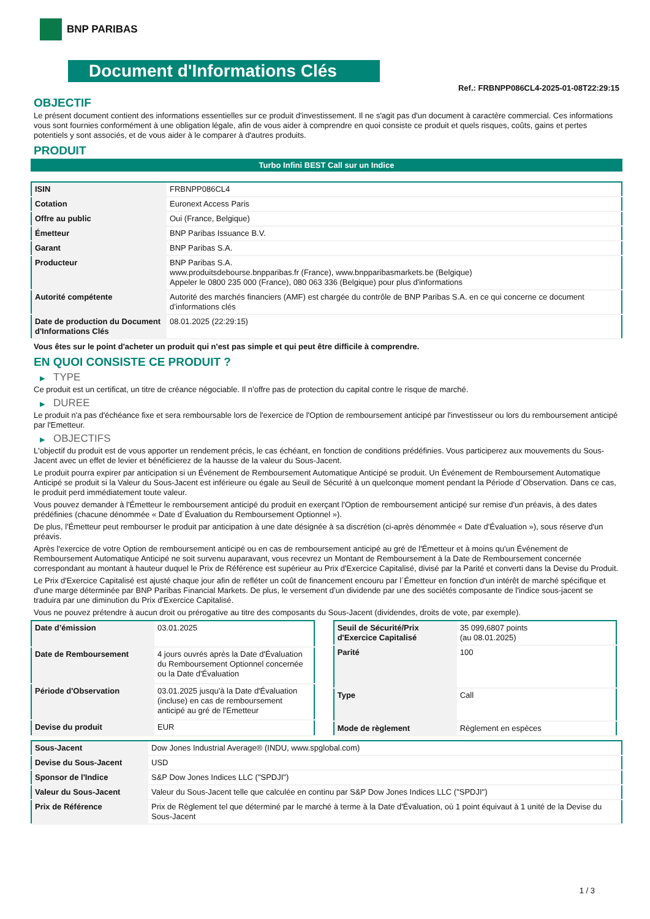BNP PARIBAS
Document d'Informations Clés
Ref.: FRBNPP086CL4-2025-01-08T22:29:15
OBJECTIF
Le présent document contient des informations essentielles sur ce produit d'investissement. Il ne s'agit pas d'un document à caractère commercial. Ces informations vous sont fournies conformément à une obligation légale, afin de vous aider à comprendre en quoi consiste ce produit et quels risques, coûts, gains et pertes potentiels y sont associés, et de vous aider à le comparer à d'autres produits.
PRODUIT
Turbo Infini BEST Call sur un Indice
| ISIN | FRBNPP086CL4 |
| Cotation | Euronext Access Paris |
| Offre au public | Oui (France, Belgique) |
| Émetteur | BNP Paribas Issuance B.V. |
| Garant | BNP Paribas S.A. |
| Producteur | BNP Paribas S.A. www.produitsdebourse.bnpparibas.fr (France), www.bnpparibasmarkets.be (Belgique) Appeler le 0800 235 000 (France), 080 063 336 (Belgique) pour plus d'informations |
| Autorité compétente | Autorité des marchés financiers (AMF) est chargée du contrôle de BNP Paribas S.A. en ce qui concerne ce document d’informations clés |
| Date de production du Document d'Informations Clés | 08.01.2025 (22:29:15) |
Vous êtes sur le point d'acheter un produit qui n'est pas simple et qui peut être difficile à comprendre.
EN QUOI CONSISTE CE PRODUIT ?
▶ TYPE
Ce produit est un certificat, un titre de créance négociable. Il n’offre pas de protection du capital contre le risque de marché.
▶ DUREE
Le produit n'a pas d'échéance fixe et sera remboursable lors de l'exercice de l'Option de remboursement anticipé par l'investisseur ou lors du remboursement anticipé par l'Emetteur.
▶ OBJECTIFS
L'objectif du produit est de vous apporter un rendement précis, le cas échéant, en fonction de conditions prédéfinies. Vous participerez aux mouvements du Sous-Jacent avec un effet de levier et bénéficierez de la hausse de la valeur du Sous-Jacent.
Le produit pourra expirer par anticipation si un Événement de Remboursement Automatique Anticipé se produit. Un Événement de Remboursement Automatique Anticipé se produit si la Valeur du Sous-Jacent est inférieure ou égale au Seuil de Sécurité à un quelconque moment pendant la Période d´Observation. Dans ce cas, le produit perd immédiatement toute valeur.
Vous pouvez demander à l'Émetteur le remboursement anticipé du produit en exerçant l'Option de remboursement anticipé sur remise d'un préavis, à des dates prédéfinies (chacune dénommée « Date d´Évaluation du Remboursement Optionnel »).
De plus, l'Émetteur peut rembourser le produit par anticipation à une date désignée à sa discrétion (ci-après dénommée « Date d'Évaluation »), sous réserve d'un préavis.
Après l'exercice de votre Option de remboursement anticipé ou en cas de remboursement anticipé au gré de l'Émetteur et à moins qu'un Événement de Remboursement Automatique Anticipé ne soit survenu auparavant, vous recevrez un Montant de Remboursement à la Date de Remboursement concernée correspondant au montant à hauteur duquel le Prix de Référence est supérieur au Prix d'Exercice Capitalisé, divisé par la Parité et converti dans la Devise du Produit.
Le Prix d'Exercice Capitalisé est ajusté chaque jour afin de refléter un coût de financement encouru par l´Émetteur en fonction d'un intérêt de marché spécifique et d'une marge déterminée par BNP Paribas Financial Markets. De plus, le versement d’un dividende par une des sociétés composante de l'indice sous-jacent se traduira par une diminution du Prix d'Exercice Capitalisé.
Vous ne pouvez prétendre à aucun droit ou prérogative au titre des composants du Sous-Jacent (dividendes, droits de vote, par exemple).
| Date d’émission | 03.01.2025 |
| Date de Remboursement | 4 jours ouvrés après la Date d'Évaluation du Remboursement Optionnel concernée ou la Date d'Évaluation |
| Période d'Observation | 03.01.2025 jusqu'à la Date d'Évaluation (incluse) en cas de remboursement anticipé au gré de l'Emetteur |
| Devise du produit | EUR |
| Seuil de Sécurité/Prix d'Exercice Capitalisé | 35 099,6807 points (au 08.01.2025) |
| Parité | 100 |
| Type | Call |
| Mode de règlement | Règlement en espèces |
| Sous-Jacent | Dow Jones Industrial Average® (INDU, www.spglobal.com) |
| Devise du Sous-Jacent | USD |
| Sponsor de l'Indice | S&P Dow Jones Indices LLC ("SPDJI") |
| Valeur du Sous-Jacent | Valeur du Sous-Jacent telle que calculée en continu par S&P Dow Jones Indices LLC ("SPDJI") |
| Prix de Référence | Prix de Règlement tel que déterminé par le marché à terme à la Date d'Évaluation, où 1 point équivaut à 1 unité de la Devise du Sous-Jacent |
1 / 3